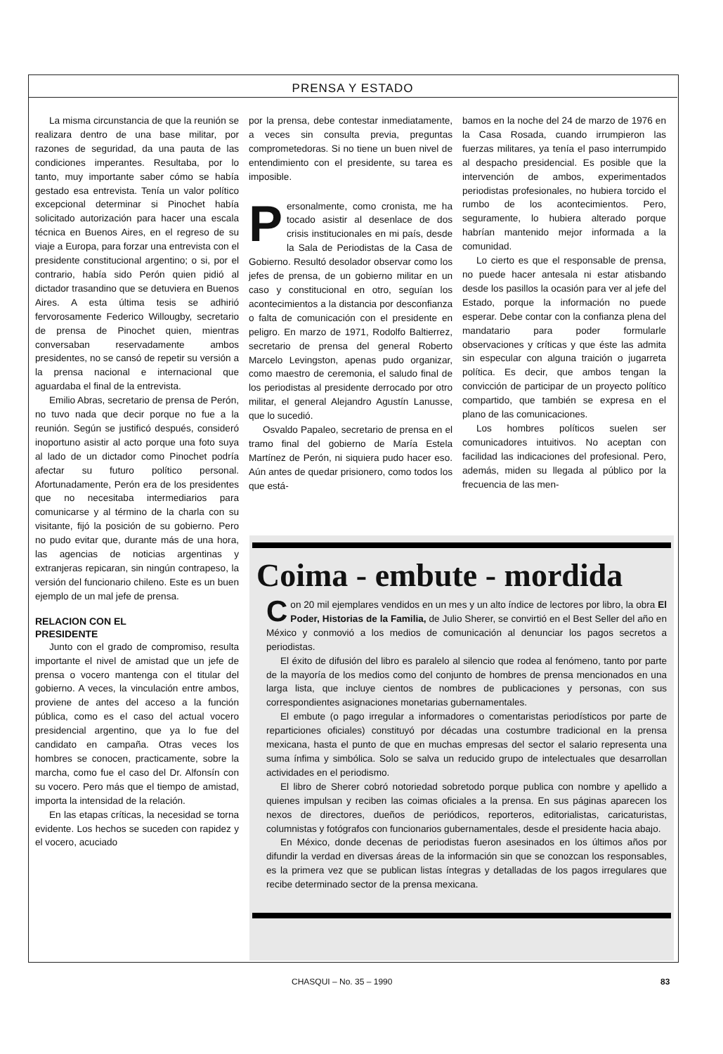PRENSA Y ESTADO
La misma circunstancia de que la reunión se realizara dentro de una base militar, por razones de seguridad, da una pauta de las condiciones imperantes. Resultaba, por lo tanto, muy importante saber cómo se había gestado esa entrevista. Tenía un valor político excepcional determinar si Pinochet había solicitado autorización para hacer una escala técnica en Buenos Aires, en el regreso de su viaje a Europa, para forzar una entrevista con el presidente constitucional argentino; o si, por el contrario, había sido Perón quien pidió al dictador trasandino que se detuviera en Buenos Aires. A esta última tesis se adhirió fervorosamente Federico Willougby, secretario de prensa de Pinochet quien, mientras conversaban reservadamente ambos presidentes, no se cansó de repetir su versión a la prensa nacional e internacional que aguardaba el final de la entrevista.
Emilio Abras, secretario de prensa de Perón, no tuvo nada que decir porque no fue a la reunión. Según se justificó después, consideró inoportuno asistir al acto porque una foto suya al lado de un dictador como Pinochet podría afectar su futuro político personal. Afortunadamente, Perón era de los presidentes que no necesitaba intermediarios para comunicarse y al término de la charla con su visitante, fijó la posición de su gobierno. Pero no pudo evitar que, durante más de una hora, las agencias de noticias argentinas y extranjeras repicaran, sin ningún contrapeso, la versión del funcionario chileno. Este es un buen ejemplo de un mal jefe de prensa.
RELACION CON EL
PRESIDENTE
Junto con el grado de compromiso, resulta importante el nivel de amistad que un jefe de prensa o vocero mantenga con el titular del gobierno. A veces, la vinculación entre ambos, proviene de antes del acceso a la función pública, como es el caso del actual vocero presidencial argentino, que ya lo fue del candidato en campaña. Otras veces los hombres se conocen, practicamente, sobre la marcha, como fue el caso del Dr. Alfonsín con su vocero. Pero más que el tiempo de amistad, importa la intensidad de la relación.
En las etapas críticas, la necesidad se torna evidente. Los hechos se suceden con rapidez y el vocero, acuciado
por la prensa, debe contestar inmediatamente, a veces sin consulta previa, preguntas comprometedoras. Si no tiene un buen nivel de entendimiento con el presidente, su tarea es imposible.
Personalmente, como cronista, me ha tocado asistir al desenlace de dos crisis institucionales en mi país, desde la Sala de Periodistas de la Casa de Gobierno. Resultó desolador observar como los jefes de prensa, de un gobierno militar en un caso y constitucional en otro, seguían los acontecimientos a la distancia por desconfianza o falta de comunicación con el presidente en peligro. En marzo de 1971, Rodolfo Baltierrez, secretario de prensa del general Roberto Marcelo Levingston, apenas pudo organizar, como maestro de ceremonia, el saludo final de los periodistas al presidente derrocado por otro militar, el general Alejandro Agustín Lanusse, que lo sucedió.
Osvaldo Papaleo, secretario de prensa en el tramo final del gobierno de María Estela Martínez de Perón, ni siquiera pudo hacer eso. Aún antes de quedar prisionero, como todos los que está-
bamos en la noche del 24 de marzo de 1976 en la Casa Rosada, cuando irrumpieron las fuerzas militares, ya tenía el paso interrumpido al despacho presidencial. Es posible que la intervención de ambos, experimentados periodistas profesionales, no hubiera torcido el rumbo de los acontecimientos. Pero, seguramente, lo hubiera alterado porque habrían mantenido mejor informada a la comunidad.
Lo cierto es que el responsable de prensa, no puede hacer antesala ni estar atisbando desde los pasillos la ocasión para ver al jefe del Estado, porque la información no puede esperar. Debe contar con la confianza plena del mandatario para poder formularle observaciones y críticas y que éste las admita sin especular con alguna traición o jugarreta política. Es decir, que ambos tengan la convicción de participar de un proyecto político compartido, que también se expresa en el plano de las comunicaciones.
Los hombres políticos suelen ser comunicadores intuitivos. No aceptan con facilidad las indicaciones del profesional. Pero, además, miden su llegada al público por la frecuencia de las men-
Coima - embute - mordida
Con 20 mil ejemplares vendidos en un mes y un alto índice de lectores por libro, la obra El Poder, Historias de la Familia, de Julio Sherer, se convirtió en el Best Seller del año en México y conmovió a los medios de comunicación al denunciar los pagos secretos a periodistas.
El éxito de difusión del libro es paralelo al silencio que rodea al fenómeno, tanto por parte de la mayoría de los medios como del conjunto de hombres de prensa mencionados en una larga lista, que incluye cientos de nombres de publicaciones y personas, con sus correspondientes asignaciones monetarias gubernamentales.
El embute (o pago irregular a informadores o comentaristas periodísticos por parte de reparticiones oficiales) constituyó por décadas una costumbre tradicional en la prensa mexicana, hasta el punto de que en muchas empresas del sector el salario representa una suma ínfima y simbólica. Solo se salva un reducido grupo de intelectuales que desarrollan actividades en el periodismo.
El libro de Sherer cobró notoriedad sobretodo porque publica con nombre y apellido a quienes impulsan y reciben las coimas oficiales a la prensa. En sus páginas aparecen los nexos de directores, dueños de periódicos, reporteros, editorialistas, caricaturistas, columnistas y fotógrafos con funcionarios gubernamentales, desde el presidente hacia abajo.
En México, donde decenas de periodistas fueron asesinados en los últimos años por difundir la verdad en diversas áreas de la información sin que se conozcan los responsables, es la primera vez que se publican listas íntegras y detalladas de los pagos irregulares que recibe determinado sector de la prensa mexicana.
CHASQUI – No. 35 – 1990 83